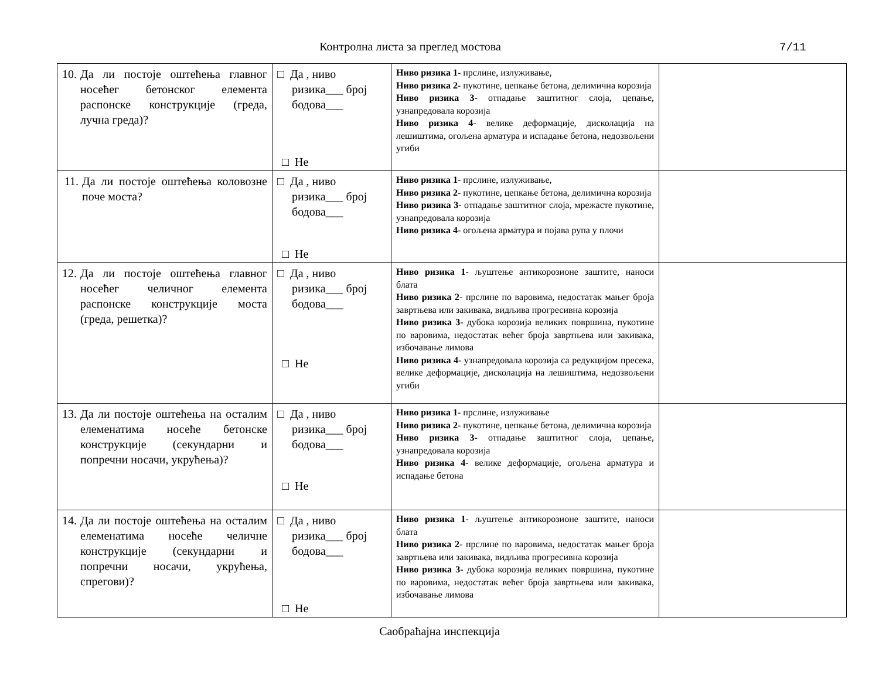Контролна листа за преглед мостова
7/11
| 10. Да ли постоје оштећења главног носећег бетонског елемента распонске конструкције (греда, лучна греда)? | □ Да , ниво ризика___ број бодова___ □ Не | Ниво ризика 1 - прслине, излуживање, Ниво ризика 2 - пукотине, цепкање бетона, делимична корозија Ниво ризика 3- отпадање заштитног слоја, цепање, узнапредовала корозија Ниво ризика 4 - велике деформације, дисколација на лешиштима, огољена арматура и испадање бетона, недозвољени угиби | |
| 11. Да ли постоје оштећења коловозне поче моста? | □ Да , ниво ризика___ број бодова___ □ Не | Ниво ризика 1 - прслине, излуживање, Ниво ризика 2 - пукотине, цепкање бетона, делимична корозија Ниво ризика 3- отпадање заштитног слоја, мрежасте пукотине, узнапредовала корозија Ниво ризика 4 - огољена арматура и појава рупа у плочи | |
| 12. Да ли постоје оштећења главног носећег челичног елемента распонске конструкције моста (греда, решетка)? | □ Да , ниво ризика___ број бодова___ □ Не | Ниво ризика 1 - љуштење антикорозионе заштите, наноси блата Ниво ризика 2 - прслине по варовима, недостатак мањег броја завртњева или закивака, видљива прогресивна корозија Ниво ризика 3- дубока корозија великих површина, пукотине по варовима, недостатак већег броја завртњева или закивака, избочавање лимова Ниво ризика 4 - узнапредовала корозија са редукцијом пресека, велике деформације, дисколација на лешиштима, недозвољени угиби | |
| 13. Да ли постоје оштећења на осталим елеменатима носеће бетонске конструкције (секундарни и попречни носачи, укрућења)? | □ Да , ниво ризика___ број бодова___ □ Не | Ниво ризика 1 - прслине, излуживање Ниво ризика 2 - пукотине, цепкање бетона, делимична корозија Ниво ризика 3- отпадање заштитног слоја, цепање, узнапредовала корозија Ниво ризика 4 - велике деформације, огољена арматура и испадање бетона | |
| 14. Да ли постоје оштећења на осталим елеменатима носеће челичне конструкције (секундарни и попречни носачи, укрућења, спрегови)? | □ Да , ниво ризика___ број бодова___ □ Не | Ниво ризика 1 - љуштење антикорозионе заштите, наноси блата Ниво ризика 2 - прслине по варовима, недостатак мањег броја завртњева или закивака, видљива прогресивна корозија Ниво ризика 3- дубока корозија великих површина, пукотине по варовима, недостатак већег броја завртњева или закивака, избочавање лимова | |
Саобраћајна инспекција